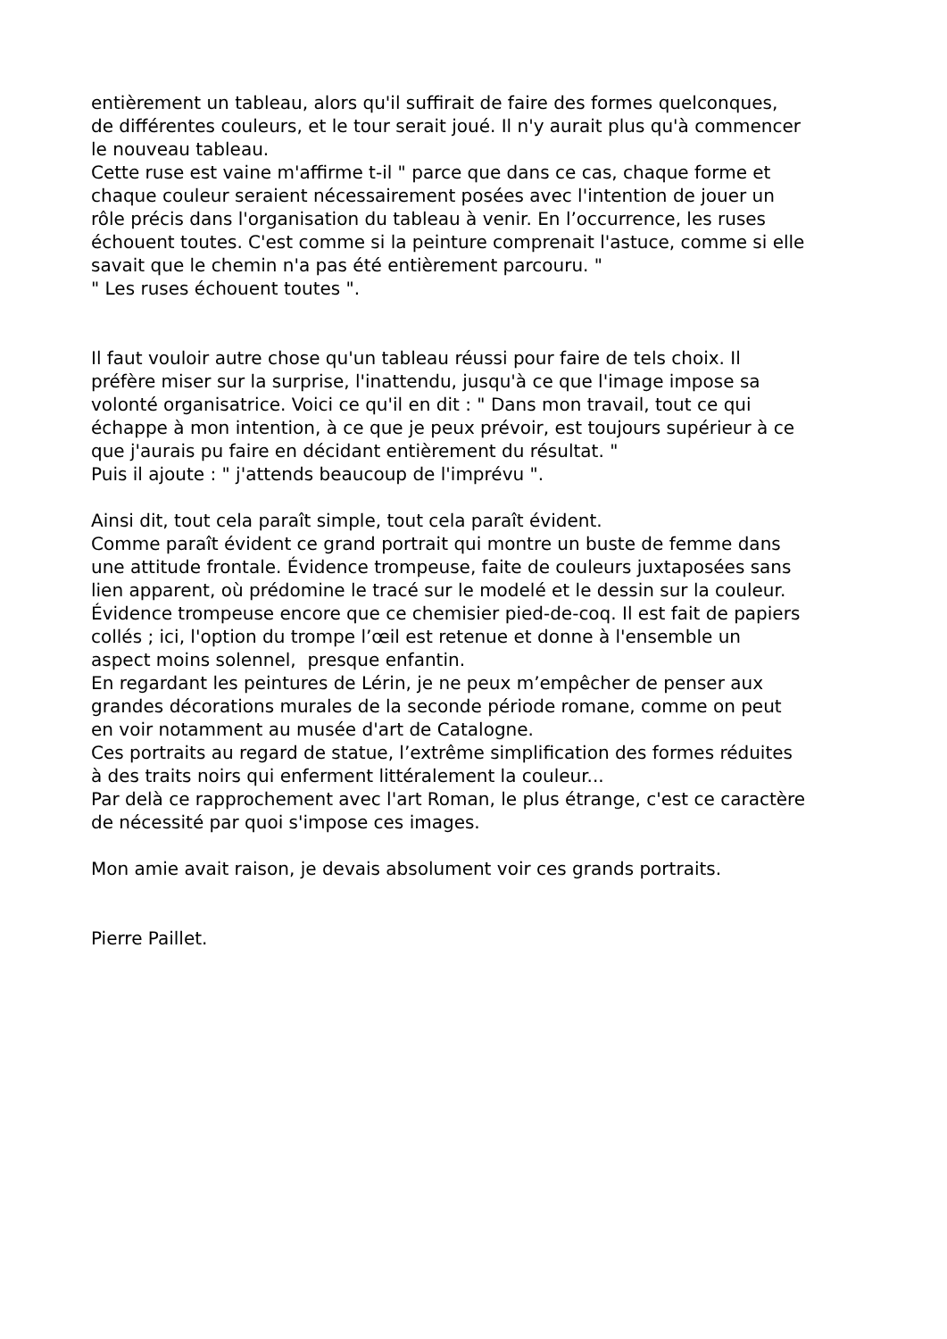entièrement un tableau, alors qu'il suffirait de faire des formes quelconques,
de différentes couleurs, et le tour serait joué. Il n'y aurait plus qu'à commencer
le nouveau tableau.
Cette ruse est vaine m'affirme t-il " parce que dans ce cas, chaque forme et
chaque couleur seraient nécessairement posées avec l'intention de jouer un
rôle précis dans l'organisation du tableau à venir. En l’occurrence, les ruses
échouent toutes. C'est comme si la peinture comprenait l'astuce, comme si elle
savait que le chemin n'a pas été entièrement parcouru. "
" Les ruses échouent toutes ".
Il faut vouloir autre chose qu'un tableau réussi pour faire de tels choix. Il
préfère miser sur la surprise, l'inattendu, jusqu'à ce que l'image impose sa
volonté organisatrice. Voici ce qu'il en dit : " Dans mon travail, tout ce qui
échappe à mon intention, à ce que je peux prévoir, est toujours supérieur à ce
que j'aurais pu faire en décidant entièrement du résultat. "
Puis il ajoute : " j'attends beaucoup de l'imprévu ".
Ainsi dit, tout cela paraît simple, tout cela paraît évident.
Comme paraît évident ce grand portrait qui montre un buste de femme dans
une attitude frontale. Évidence trompeuse, faite de couleurs juxtaposées sans
lien apparent, où prédomine le tracé sur le modelé et le dessin sur la couleur.
Évidence trompeuse encore que ce chemisier pied-de-coq. Il est fait de papiers
collés ; ici, l'option du trompe l’œil est retenue et donne à l'ensemble un
aspect moins solennel, presque enfantin.
En regardant les peintures de Lérin, je ne peux m’empêcher de penser aux
grandes décorations murales de la seconde période romane, comme on peut
en voir notamment au musée d'art de Catalogne.
Ces portraits au regard de statue, l’extrême simplification des formes réduites
à des traits noirs qui enferment littéralement la couleur...
Par delà ce rapprochement avec l'art Roman, le plus étrange, c'est ce caractère
de nécessité par quoi s'impose ces images.
Mon amie avait raison, je devais absolument voir ces grands portraits.
Pierre Paillet.